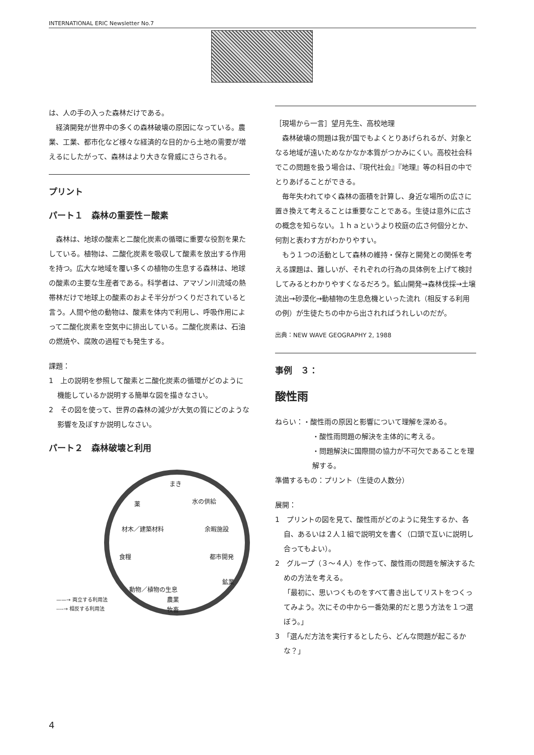INTERNATIONAL ERIC Newsletter No.7
は、人の手の入った森林だけである。
経済開発が世界中の多くの森林破壊の原因になっている。農業、工業、都市化など様々な経済的な目的から土地の需要が増えるにしたがって、森林はより大きな脅威にさらされる。
プリント
パート１　森林の重要性－酸素
森林は、地球の酸素と二酸化炭素の循環に重要な役割を果たしている。植物は、二酸化炭素を吸収して酸素を放出する作用を持つ。広大な地域を覆い多くの植物の生息する森林は、地球の酸素の主要な生産者である。科学者は、アマゾン川流域の熱帯林だけで地球上の酸素のおよそ半分がつくりだされていると言う。人間や他の動物は、酸素を体内で利用し、呼吸作用によって二酸化炭素を空気中に排出している。二酸化炭素は、石油の燃焼や、腐敗の過程でも発生する。
課題：
1　上の説明を参照して酸素と二酸化炭素の循環がどのように機能しているか説明する簡単な図を描きなさい。
2　その図を使って、世界の森林の減少が大気の質にどのような影響を及ぼすか説明しなさい。
パート２　森林破壊と利用
まき
薬 水の供給
材木／建築材料 余暇施設
食糧 都市開発
鉱業
動物／植物の生息
農業
牧畜
——→ 両立する利用法
----→ 相反する利用法
［現場から一言］望月先生、高校地理
森林破壊の問題は我が国でもよくとりあげられるが、対象となる地域が遠いためなかなか本質がつかみにくい。高校社会科でこの問題を扱う場合は、『現代社会』『地理』等の科目の中でとりあげることができる。
毎年失われてゆく森林の面積を計算し、身近な場所の広さに置き換えて考えることは重要なことである。生徒は意外に広さの概念を知らない。１ｈａというより校庭の広さ何個分とか、何割と表わす方がわかりやすい。
もう１つの活動として森林の維持・保存と開発との関係を考える課題は、難しいが、それぞれの行為の具体例を上げて検討してみるとわかりやすくなるだろう。鉱山開発→森林伐採→土壌流出→砂漠化→動植物の生息危機といった流れ（相反する利用の例）が生徒たちの中から出されればうれしいのだが。
出典：NEW WAVE GEOGRAPHY 2, 1988
事例　３：
酸性雨
ねらい：・酸性雨の原因と影響について理解を深める。
・酸性雨問題の解決を主体的に考える。
・問題解決に国際間の協力が不可欠であることを理解する。
準備するもの：プリント（生徒の人数分）
展開：
1　プリントの図を見て、酸性雨がどのように発生するか、各自、あるいは２人１組で説明文を書く（口頭で互いに説明し合ってもよい）。
2　グループ（３～４人）を作って、酸性雨の問題を解決するための方法を考える。
「最初に、思いつくものをすべて書き出してリストをつくってみよう。次にその中から一番効果的だと思う方法を１つ選ぼう。」
3　「選んだ方法を実行するとしたら、どんな問題が起こるかな？」
4